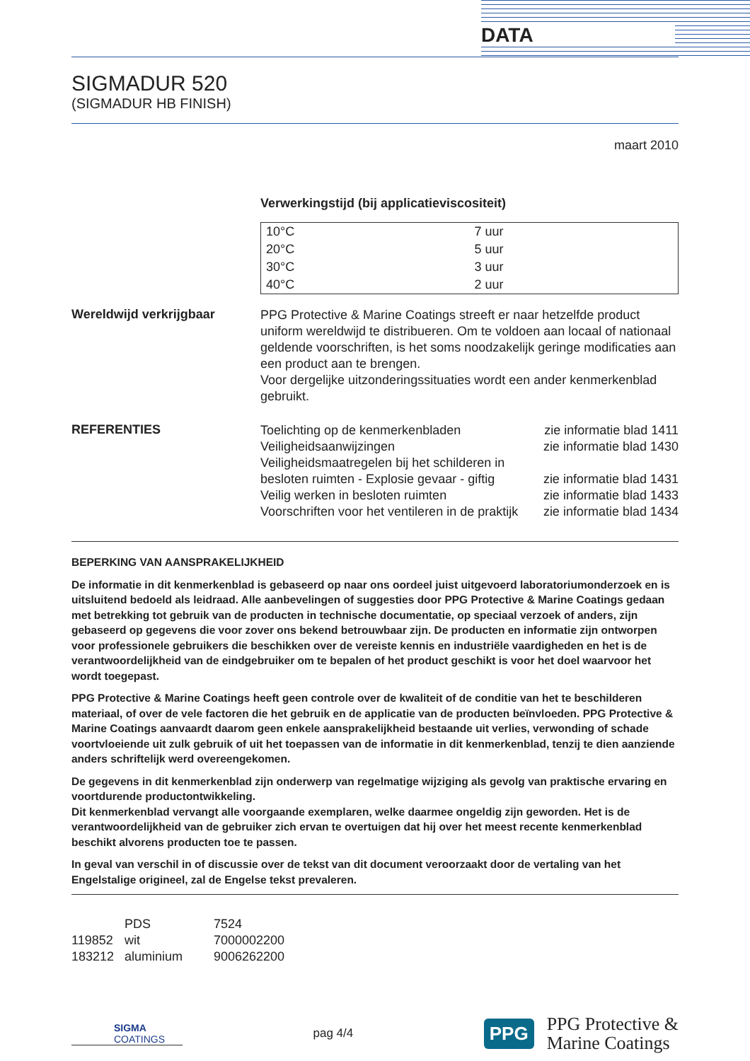DATA
SIGMADUR 520
(SIGMADUR HB FINISH)
maart 2010
Verwerkingstijd (bij applicatieviscositeit)
| 10°C | 7 uur |
| 20°C | 5 uur |
| 30°C | 3 uur |
| 40°C | 2 uur |
Wereldwijd verkrijgbaar
PPG Protective & Marine Coatings streeft er naar hetzelfde product uniform wereldwijd te distribueren. Om te voldoen aan locaal of nationaal geldende voorschriften, is het soms noodzakelijk geringe modificaties aan een product aan te brengen.
Voor dergelijke uitzonderingssituaties wordt een ander kenmerkenblad gebruikt.
REFERENTIES
| Toelichting op de kenmerkenbladen | zie informatie blad 1411 |
| Veiligheidsaanwijzingen | zie informatie blad 1430 |
| Veiligheidsmaatregelen bij het schilderen in besloten ruimten - Explosie gevaar - giftig | zie informatie blad 1431 |
| Veilig werken in besloten ruimten | zie informatie blad 1433 |
| Voorschriften voor het ventileren in de praktijk | zie informatie blad 1434 |
BEPERKING VAN AANSPRAKELIJKHEID
De informatie in dit kenmerkenblad is gebaseerd op naar ons oordeel juist uitgevoerd laboratoriumonderzoek en is uitsluitend bedoeld als leidraad. Alle aanbevelingen of suggesties door PPG Protective & Marine Coatings gedaan met betrekking tot gebruik van de producten in technische documentatie, op speciaal verzoek of anders, zijn gebaseerd op gegevens die voor zover ons bekend betrouwbaar zijn. De producten en informatie zijn ontworpen voor professionele gebruikers die beschikken over de vereiste kennis en industriële vaardigheden en het is de verantwoordelijkheid van de eindgebruiker om te bepalen of het product geschikt is voor het doel waarvoor het wordt toegepast.
PPG Protective & Marine Coatings heeft geen controle over de kwaliteit of de conditie van het te beschilderen materiaal, of over de vele factoren die het gebruik en de applicatie van de producten beïnvloeden. PPG Protective & Marine Coatings aanvaardt daarom geen enkele aansprakelijkheid bestaande uit verlies, verwonding of schade voortvloeiende uit zulk gebruik of uit het toepassen van de informatie in dit kenmerkenblad, tenzij te dien aanziende anders schriftelijk werd overeengekomen.
De gegevens in dit kenmerkenblad zijn onderwerp van regelmatige wijziging als gevolg van praktische ervaring en voortdurende productontwikkeling.
Dit kenmerkenblad vervangt alle voorgaande exemplaren, welke daarmee ongeldig zijn geworden. Het is de verantwoordelijkheid van de gebruiker zich ervan te overtuigen dat hij over het meest recente kenmerkenblad beschikt alvorens producten toe te passen.
In geval van verschil in of discussie over de tekst van dit document veroorzaakt door de vertaling van het Engelstalige origineel, zal de Engelse tekst prevaleren.
| | PDS | 7524 |
| 119852 | wit | 7000002200 |
| 183212 | aluminium | 9006262200 |
SIGMA
COATINGS
pag 4/4
PPG
PPG Protective &
Marine Coatings